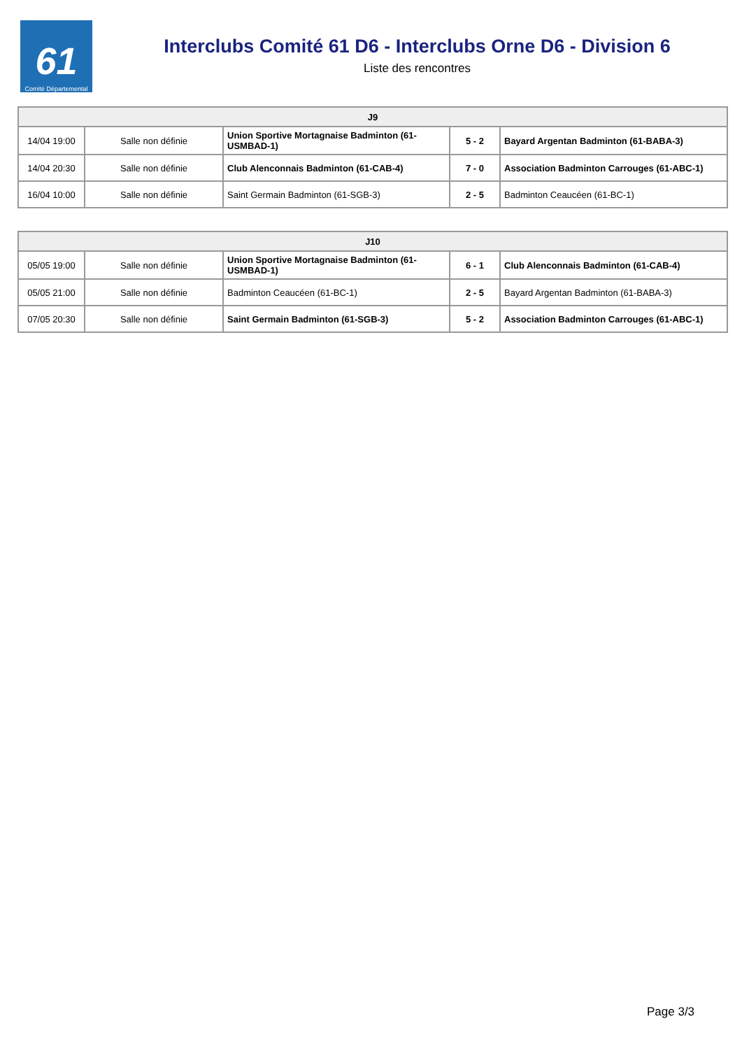61
Comité Départemental
Interclubs Comité 61 D6 - Interclubs Orne D6 - Division 6
Liste des rencontres
| J9 | | | | |
| --- | --- | --- | --- | --- |
| 14/04 19:00 | Salle non définie | Union Sportive Mortagnaise Badminton (61-USMBAD-1) | 5 - 2 | Bayard Argentan Badminton (61-BABA-3) |
| 14/04 20:30 | Salle non définie | Club Alenconnais Badminton (61-CAB-4) | 7 - 0 | Association Badminton Carrouges (61-ABC-1) |
| 16/04 10:00 | Salle non définie | Saint Germain Badminton (61-SGB-3) | 2 - 5 | Badminton Ceaucéen (61-BC-1) |
| J10 | | | | |
| --- | --- | --- | --- | --- |
| 05/05 19:00 | Salle non définie | Union Sportive Mortagnaise Badminton (61-USMBAD-1) | 6 - 1 | Club Alenconnais Badminton (61-CAB-4) |
| 05/05 21:00 | Salle non définie | Badminton Ceaucéen (61-BC-1) | 2 - 5 | Bayard Argentan Badminton (61-BABA-3) |
| 07/05 20:30 | Salle non définie | Saint Germain Badminton (61-SGB-3) | 5 - 2 | Association Badminton Carrouges (61-ABC-1) |
Page 3/3